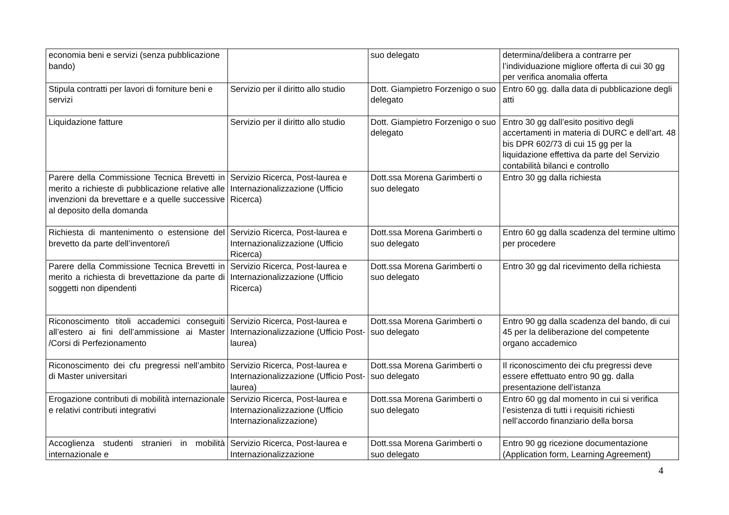| economia beni e servizi (senza pubblicazione bando) | | suo delegato | determina/delibera a contrarre per l’individuazione migliore offerta di cui 30 gg per verifica anomalia offerta |
| Stipula contratti per lavori di forniture beni e servizi | Servizio per il diritto allo studio | Dott. Giampietro Forzenigo o suo delegato | Entro 60 gg. dalla data di pubblicazione degli atti |
| Liquidazione fatture | Servizio per il diritto allo studio | Dott. Giampietro Forzenigo o suo delegato | Entro 30 gg dall’esito positivo degli accertamenti in materia di DURC e dell’art. 48 bis DPR 602/73 di cui 15 gg per la liquidazione effettiva da parte del Servizio contabilità bilanci e controllo |
| Parere della Commissione Tecnica Brevetti in merito a richieste di pubblicazione relative alle invenzioni da brevettare e a quelle successive al deposito della domanda | Servizio Ricerca, Post-laurea e Internazionalizzazione (Ufficio Ricerca) | Dott.ssa Morena Garimberti o suo delegato | Entro 30 gg dalla richiesta |
| Richiesta di mantenimento o estensione del brevetto da parte dell’inventore/i | Servizio Ricerca, Post-laurea e Internazionalizzazione (Ufficio Ricerca) | Dott.ssa Morena Garimberti o suo delegato | Entro 60 gg dalla scadenza del termine ultimo per procedere |
| Parere della Commissione Tecnica Brevetti in merito a richiesta di brevettazione da parte di soggetti non dipendenti | Servizio Ricerca, Post-laurea e Internazionalizzazione (Ufficio Ricerca) | Dott.ssa Morena Garimberti o suo delegato | Entro 30 gg dal ricevimento della richiesta |
| Riconoscimento titoli accademici conseguiti all’estero ai fini dell’ammissione ai Master /Corsi di Perfezionamento | Servizio Ricerca, Post-laurea e Internazionalizzazione (Ufficio Post-laurea) | Dott.ssa Morena Garimberti o suo delegato | Entro 90 gg dalla scadenza del bando, di cui 45 per la deliberazione del competente organo accademico |
| Riconoscimento dei cfu pregressi nell’ambito di Master universitari | Servizio Ricerca, Post-laurea e Internazionalizzazione (Ufficio Post-laurea) | Dott.ssa Morena Garimberti o suo delegato | Il riconoscimento dei cfu pregressi deve essere effettuato entro 90 gg. dalla presentazione dell’istanza |
| Erogazione contributi di mobilità internazionale e relativi contributi integrativi | Servizio Ricerca, Post-laurea e Internazionalizzazione (Ufficio Internazionalizzazione) | Dott.ssa Morena Garimberti o suo delegato | Entro 60 gg dal momento in cui si verifica l’esistenza di tutti i requisiti richiesti nell’accordo finanziario della borsa |
| Accoglienza studenti stranieri in mobilità internazionale e | Servizio Ricerca, Post-laurea e Internazionalizzazione | Dott.ssa Morena Garimberti o suo delegato | Entro 90 gg ricezione documentazione (Application form, Learning Agreement) |
4